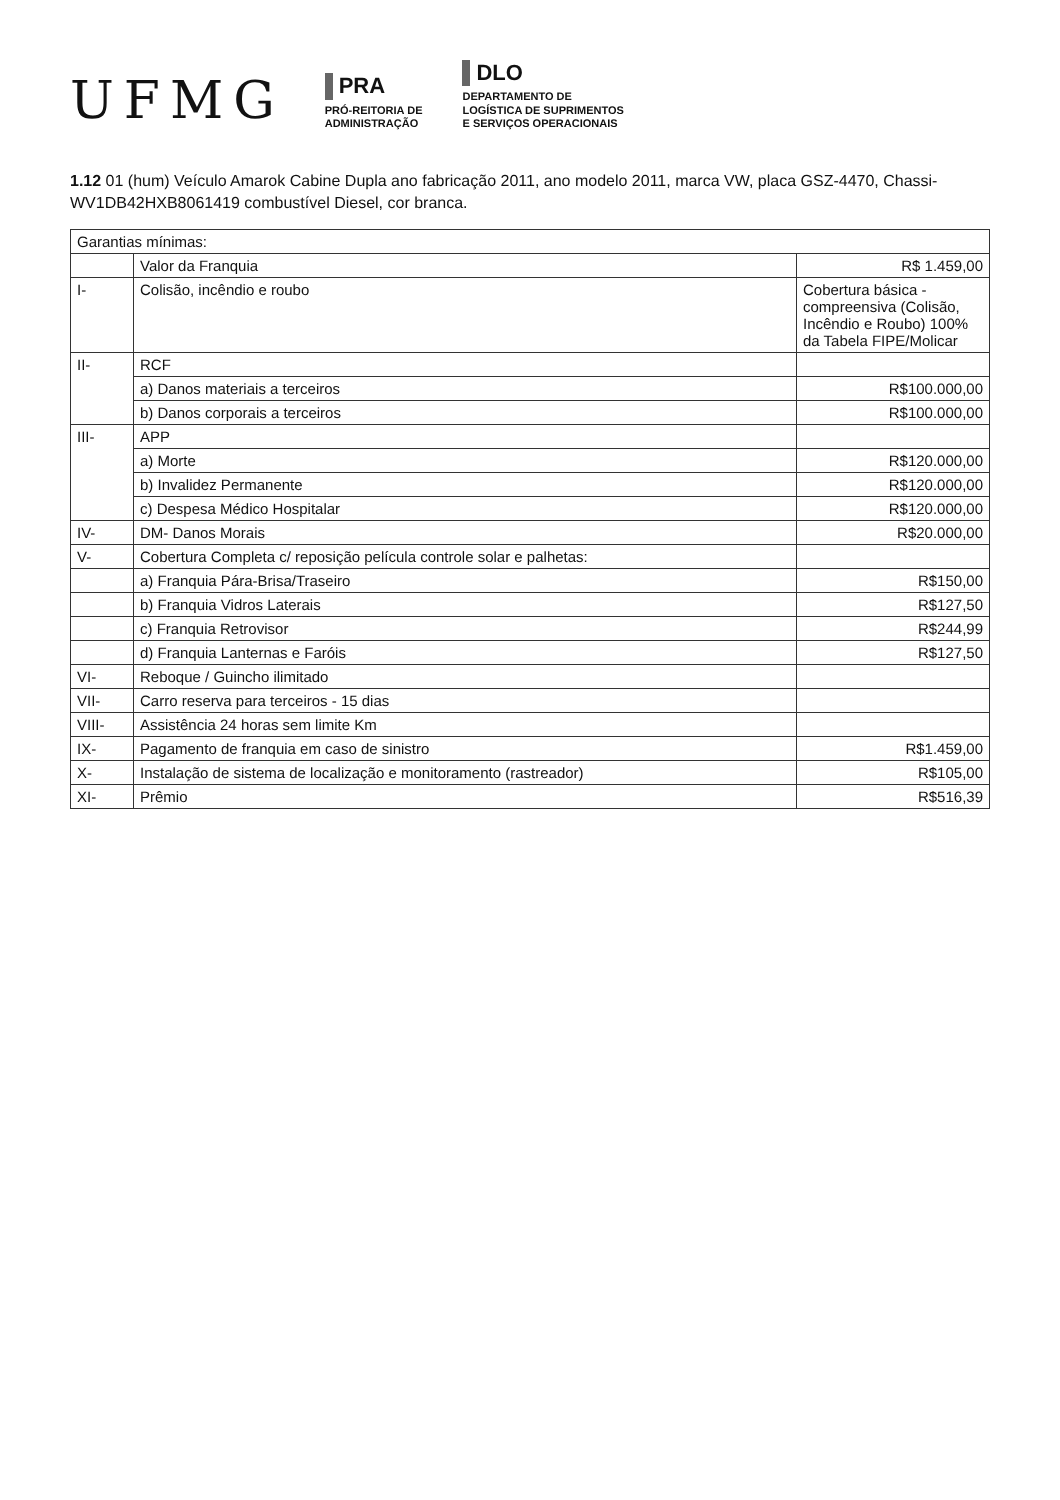UFMG
PRA
PRÓ-REITORIA DE
ADMINISTRAÇÃO
DLO
DEPARTAMENTO DE
LOGÍSTICA DE SUPRIMENTOS
E SERVIÇOS OPERACIONAIS
1.12 01 (hum) Veículo Amarok Cabine Dupla ano fabricação 2011, ano modelo 2011, marca VW, placa GSZ-4470, Chassi-WV1DB42HXB8061419 combustível Diesel, cor branca.
| Garantias mínimas: | | |
| | Valor da Franquia | R$ 1.459,00 |
| I- | Colisão, incêndio e roubo | Cobertura básica - compreensiva (Colisão, Incêndio e Roubo) 100% da Tabela FIPE/Molicar |
| II- | RCF | |
| | a) Danos materiais a terceiros | R$100.000,00 |
| | b) Danos corporais a terceiros | R$100.000,00 |
| III- | APP | |
| | a) Morte | R$120.000,00 |
| | b) Invalidez Permanente | R$120.000,00 |
| | c) Despesa Médico Hospitalar | R$120.000,00 |
| IV- | DM- Danos Morais | R$20.000,00 |
| V- | Cobertura Completa c/ reposição película controle solar e palhetas: | |
| | a) Franquia Pára-Brisa/Traseiro | R$150,00 |
| | b) Franquia Vidros Laterais | R$127,50 |
| | c) Franquia Retrovisor | R$244,99 |
| | d) Franquia Lanternas e Faróis | R$127,50 |
| VI- | Reboque / Guincho ilimitado | |
| VII- | Carro reserva para terceiros - 15 dias | |
| VIII- | Assistência 24 horas sem limite Km | |
| IX- | Pagamento de franquia em caso de sinistro | R$1.459,00 |
| X- | Instalação de sistema de localização e monitoramento (rastreador) | R$105,00 |
| XI- | Prêmio | R$516,39 |